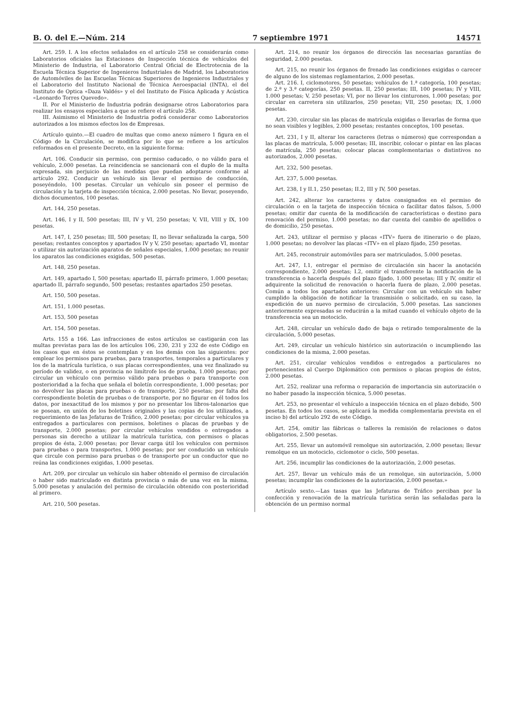B. O. del E.—Núm. 214 7 septiembre 1971 14571
Art. 259. I. A los efectos señalados en el artículo 258 se considerarán como Laboratorios oficiales las Estaciones de Inspección técnica de vehículos del Ministerio de Industria, el Laboratorio Central Oficial de Electrotecnia de la Escuela Técnica Superior de Ingenieros Industriales de Madrid, los Laboratorios de Automóviles de las Escuelas Técnicas Superiores de Ingenieros Industriales y el Laboratorio del Instituto Nacional de Técnica Aeroespacial (INTA), el del Instituto de Optica «Daza Valdés» y el del Instituto de Física Aplicada y Acústica «Leonardo Torres Quevedo».
II. Por el Ministerio de Industria podrán designarse otros Laboratorios para realizar los ensayos especiales a que se refiere el artículo 258.
III. Asimismo el Ministerio de Industria podrá considerar como Laboratorios autorizados a los mismos efectos los de Empresas.
Artículo quinto.—El cuadro de multas que como anexo número 1 figura en el Código de la Circulación, se modifica por lo que se refiere a los artículos reformados en el presente Decreto, en la siguiente forma:
Art. 106. Conducir sin permiso, con permiso caducado, o no válido para el vehículo, 2.000 pesetas. La reincidencia se sancionará con el duplo de la multa expresada, sin perjuicio de las medidas que puedan adoptarse conforme al artículo 292. Conducir un vehículo sin llevar el permiso de conducción, poseyéndolo, 100 pesetas. Circular un vehículo sin poseer el permiso de circulación y la tarjeta de inspección técnica, 2.000 pesetas. No llevar, poseyendo, dichos documentos, 100 pesetas.
Art. 144, 250 pesetas.
Art. 146, I y II, 500 pesetas; III, IV y VI, 250 pesetas; V, VII, VIII y IX, 100 pesetas.
Art. 147, I, 250 pesetas; III, 500 pesetas; II, no llevar señalizada la carga, 500 pesetas; restantes conceptos y apartados IV y V, 250 pesetas; apartado VI, montar o utilizar sin autorización aparatos de señales especiales, 1.000 pesetas; no reunir los aparatos las condiciones exigidas, 500 pesetas.
Art. 148, 250 pesetas.
Art. 149, apartado I, 500 pesetas; apartado II, párrafo primero, 1.000 pesetas; apartado II, párrafo segundo, 500 pesetas; restantes apartados 250 pesetas.
Art. 150, 500 pesetas.
Art. 151, 1.000 pesetas.
Art. 153, 500 pesetas
Art. 154, 500 pesetas.
Arts. 155 a 166. Las infracciones de estos artículos se castigarán con las multas previstas para las de los artículos 106, 230, 231 y 232 de este Código en los casos que en éstos se contemplan y en los demás con las siguientes: por emplear los permisos para pruebas, para transportes, temporales a particulares y los de la matrícula turística, o sus placas correspondientes, una vez finalizado su período de validez, o en provincia no limítrofe los de prueba, 1.000 pesetas; por circular un vehículo con permiso válido para pruebas o para transporte con posterioridad a la fecha que señala el boletín correspondiente, 1.000 pesetas; por no devolver las placas para pruebas o de transporte, 250 pesetas; por falta del correspondiente boletín de pruebas o de transporte, por no figurar en él todos los datos, por inexactitud de los mismos y por no presentar los libros-talonarios que se posean, en unión de los boletines originales y las copias de los utilizados, a requerimiento de las Jefaturas de Tráfico, 2.000 pesetas; por circular vehículos ya entregados a particulares con permisos, boletines o placas de pruebas y de transporte, 2.000 pesetas; por circular vehículos vendidos o entregados a personas sin derecho a utilizar la matrícula turística, con permisos o placas propios de ésta, 2.000 pesetas; por llevar carga útil los vehículos con permisos para pruebas o para transportes, 1.000 pesetas; por ser conducido un vehículo que circule con permiso para pruebas o de transporte por un conductor que no reúna las condiciones exigidas, 1.000 pesetas.
Art. 209, por circular un vehículo sin haber obtenido el permiso de circulación o haber sido matriculado en distinta provincia o más de una vez en la misma, 5.000 pesetas y anulación del permiso de circulación obtenido con posterioridad al primero.
Art. 210, 500 pesetas.
Art. 214, no reunir los órganos de dirección las necesarias garantías de seguridad, 2.000 pesetas.
Art. 215, no reunir los órganos de frenado las condiciones exigidas o carecer de alguno de los sistemas reglamentarios, 2.000 pesetas.
Art. 216. I, ciclomotores, 50 pesetas; vehículos de 1.ª categoría, 100 pesetas; de 2.ª y 3.ª categorías, 250 pesetas. II, 250 pesetas; III, 100 pesetas; IV y VIII, 1.000 pesetas; V, 250 pesetas; VI, por no llevar los cinturones, 1.000 pesetas; por circular en carretera sin utilizarlos, 250 pesetas; VII, 250 pesetas; IX, 1.000 pesetas.
Art. 230, circular sin las placas de matrícula exigidas o llevarlas de forma que no sean visibles y legibles, 2.000 pesetas; restantes conceptos, 100 pesetas.
Art. 231, I y II, alterar los caracteres (letras o números) que correspondan a las placas de matrícula, 5.000 pesetas; III, inscribir, colocar o pintar en las placas de matrícula, 250 pesetas; colocar placas complementarias o distintivos no autorizados, 2.000 pesetas.
Art. 232, 500 pesetas.
Art. 237, 5.000 pesetas.
Art. 238, I y II.1, 250 pesetas; II.2, III y IV, 500 pesetas.
Art. 242, alterar los caracteres y datos consignados en el permiso de circulación o en la tarjeta de inspección técnica o facilitar datos falsos, 5.000 pesetas; omitir dar cuenta de la modificación de características o destino para renovación del permiso, 1.000 pesetas; no dar cuenta del cambio de apellidos o de domicilio, 250 pesetas.
Art. 243, utilizar el permiso y placas «ITV» fuera de itinerario o de plazo, 1.000 pesetas; no devolver las placas «ITV» en el plazo fijado, 250 pesetas.
Art. 245, reconstruir automóviles para ser matriculados, 5.000 pesetas.
Art. 247, I.1, entregar el permiso de circulación sin hacer la anotación correspondiente, 2.000 pesetas; I.2, omitir el transferente la notificación de la transferencia o hacerla después del plazo fijado, 1.000 pesetas; III y IV, omitir el adquirente la solicitud de renovación o hacerla fuera de plazo, 2.000 pesetas. Común a todos los apartados anteriores: Circular con un vehículo sin haber cumplido la obligación de notificar la transmisión o solicitado, en su caso, la expedición de un nuevo permiso de circulación, 5.000 pesetas. Las sanciones anteriormente expresadas se reducirán a la mitad cuando el vehículo objeto de la transferencia sea un motociclo.
Art. 248, circular un vehículo dado de baja o retirado temporalmente de la circulación, 5.000 pesetas.
Art. 249, circular un vehículo histórico sin autorización o incumpliendo las condiciones de la misma, 2.000 pesetas.
Art. 251, circular vehículos vendidos o entregados a particulares no pertenecientes al Cuerpo Diplomático con permisos o placas propios de éstos, 2.000 pesetas.
Art. 252, realizar una reforma o reparación de importancia sin autorización o no haber pasado la inspección técnica, 5.000 pesetas.
Art. 253, no presentar el vehículo a inspección técnica en el plazo debido, 500 pesetas. En todos los casos, se aplicará la medida complementaria prevista en el inciso b) del artículo 292 de este Código.
Art. 254, omitir las fábricas o talleres la remisión de relaciones o datos obligatorios, 2.500 pesetas.
Art. 255, llevar un automóvil remolque sin autorización, 2.000 pesetas; llevar remolque en un motociclo, ciclomotor o ciclo, 500 pesetas.
Art. 256, incumplir las condiciones de la autorización, 2.000 pesetas.
Art. 257, llevar un vehículo más de un remolque, sin autorización, 5.000 pesetas; incumplir las condiciones de la autorización, 2.000 pesetas.»
Artículo sexto.—Las tasas que las Jefaturas de Tráfico perciban por la confección y renovación de la matrícula turística serán las señaladas para la obtención de un permiso normal